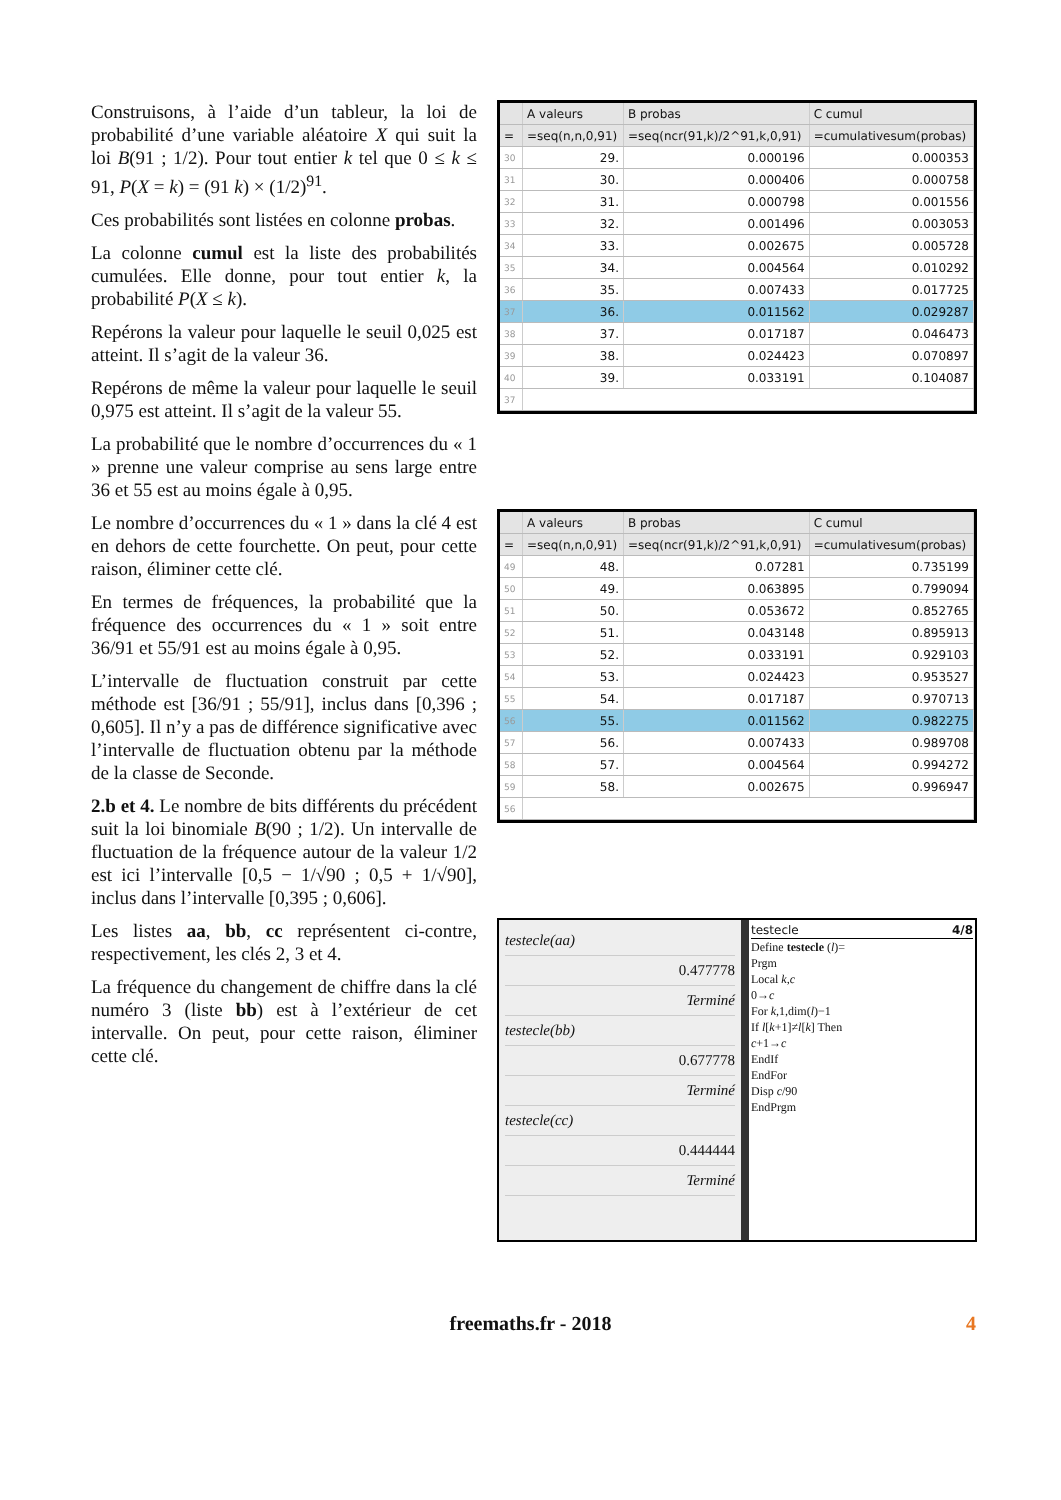Construisons, à l’aide d’un tableur, la loi de probabilité d’une variable aléatoire X qui suit la loi B(91 ; 1/2). Pour tout entier k tel que 0 ≤ k ≤ 91, P(X = k) = (91 k) × (1/2)<sup>91</sup>.
Ces probabilités sont listées en colonne probas.
La colonne cumul est la liste des probabilités cumulées. Elle donne, pour tout entier k, la probabilité P(X ≤ k).
Repérons la valeur pour laquelle le seuil 0,025 est atteint. Il s’agit de la valeur 36.
Repérons de même la valeur pour laquelle le seuil 0,975 est atteint. Il s’agit de la valeur 55.
La probabilité que le nombre d’occurrences du « 1 » prenne une valeur comprise au sens large entre 36 et 55 est au moins égale à 0,95.
Le nombre d’occurrences du « 1 » dans la clé 4 est en dehors de cette fourchette. On peut, pour cette raison, éliminer cette clé.
En termes de fréquences, la probabilité que la fréquence des occurrences du « 1 » soit entre 36/91 et 55/91 est au moins égale à 0,95.
L’intervalle de fluctuation construit par cette méthode est [36/91 ; 55/91], inclus dans [0,396 ; 0,605]. Il n’y a pas de différence significative avec l’intervalle de fluctuation obtenu par la méthode de la classe de Seconde.
2.b et 4. Le nombre de bits différents du précédent suit la loi binomiale B(90 ; 1/2). Un intervalle de fluctuation de la fréquence autour de la valeur 1/2 est ici l’intervalle [0,5 − 1/√90 ; 0,5 + 1/√90], inclus dans l’intervalle [0,395 ; 0,606].
Les listes aa, bb, cc représentent ci-contre, respectivement, les clés 2, 3 et 4.
La fréquence du changement de chiffre dans la clé numéro 3 (liste bb) est à l’extérieur de cet intervalle. On peut, pour cette raison, éliminer cette clé.
| | A valeurs | B probas | C cumul |
| --- | --- | --- | --- |
| = | =seq(n,n,0,91) | =seq(ncr(91,k)/2^91,k,0,91) | =cumulativesum(probas) |
| 30 | 29. | 0.000196 | 0.000353 |
| 31 | 30. | 0.000406 | 0.000758 |
| 32 | 31. | 0.000798 | 0.001556 |
| 33 | 32. | 0.001496 | 0.003053 |
| 34 | 33. | 0.002675 | 0.005728 |
| 35 | 34. | 0.004564 | 0.010292 |
| 36 | 35. | 0.007433 | 0.017725 |
| 37 | 36. | 0.011562 | 0.029287 |
| 38 | 37. | 0.017187 | 0.046473 |
| 39 | 38. | 0.024423 | 0.070897 |
| 40 | 39. | 0.033191 | 0.104087 |
| 37 | | | |
| | A valeurs | B probas | C cumul |
| --- | --- | --- | --- |
| = | =seq(n,n,0,91) | =seq(ncr(91,k)/2^91,k,0,91) | =cumulativesum(probas) |
| 49 | 48. | 0.07281 | 0.735199 |
| 50 | 49. | 0.063895 | 0.799094 |
| 51 | 50. | 0.053672 | 0.852765 |
| 52 | 51. | 0.043148 | 0.895913 |
| 53 | 52. | 0.033191 | 0.929103 |
| 54 | 53. | 0.024423 | 0.953527 |
| 55 | 54. | 0.017187 | 0.970713 |
| 56 | 55. | 0.011562 | 0.982275 |
| 57 | 56. | 0.007433 | 0.989708 |
| 58 | 57. | 0.004564 | 0.994272 |
| 59 | 58. | 0.002675 | 0.996947 |
| 56 | | | |
testecle(aa)
0.477778
Terminé
testecle(bb)
0.677778
Terminé
testecle(cc)
0.444444
Terminé
testecle 4/8
Define testecle (l)=
Prgm
Local k,c
0→c
For k,1,dim(l)−1
If l[k+1]≠l[k] Then
c+1→c
EndIf
EndFor
Disp c/90
EndPrgm
freemaths.fr - 2018 4